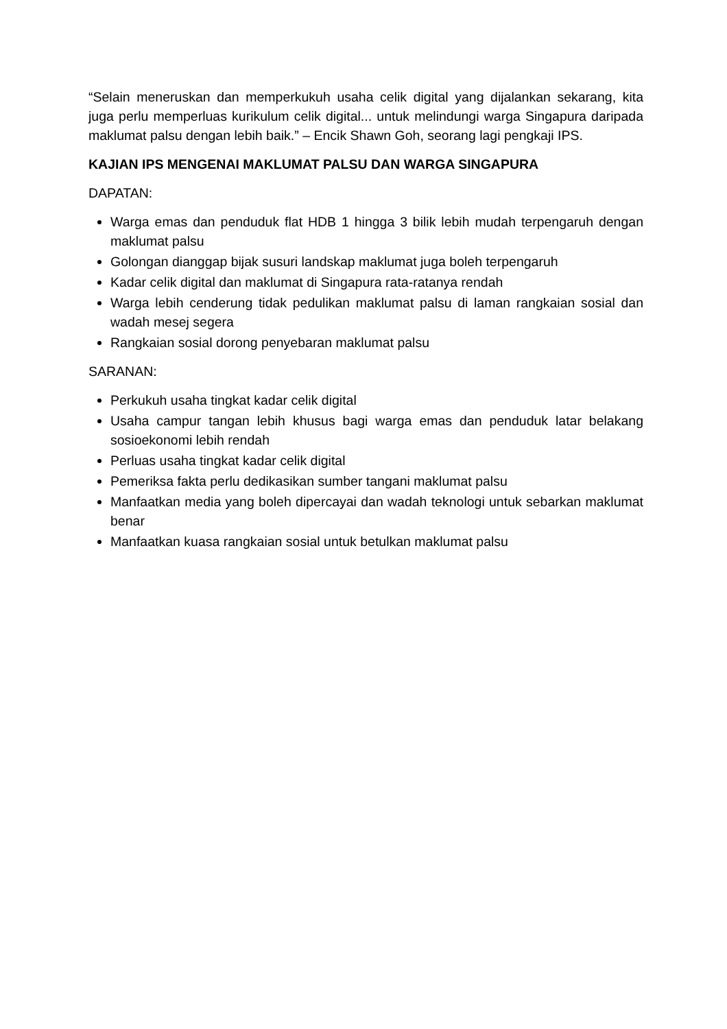“Selain meneruskan dan memperkukuh usaha celik digital yang dijalankan sekarang, kita juga perlu memperluas kurikulum celik digital... untuk melindungi warga Singapura daripada maklumat palsu dengan lebih baik.” – Encik Shawn Goh, seorang lagi pengkaji IPS.
KAJIAN IPS MENGENAI MAKLUMAT PALSU DAN WARGA SINGAPURA
DAPATAN:
Warga emas dan penduduk flat HDB 1 hingga 3 bilik lebih mudah terpengaruh dengan maklumat palsu
Golongan dianggap bijak susuri landskap maklumat juga boleh terpengaruh
Kadar celik digital dan maklumat di Singapura rata-ratanya rendah
Warga lebih cenderung tidak pedulikan maklumat palsu di laman rangkaian sosial dan wadah mesej segera
Rangkaian sosial dorong penyebaran maklumat palsu
SARANAN:
Perkukuh usaha tingkat kadar celik digital
Usaha campur tangan lebih khusus bagi warga emas dan penduduk latar belakang sosioekonomi lebih rendah
Perluas usaha tingkat kadar celik digital
Pemeriksa fakta perlu dedikasikan sumber tangani maklumat palsu
Manfaatkan media yang boleh dipercayai dan wadah teknologi untuk sebarkan maklumat benar
Manfaatkan kuasa rangkaian sosial untuk betulkan maklumat palsu